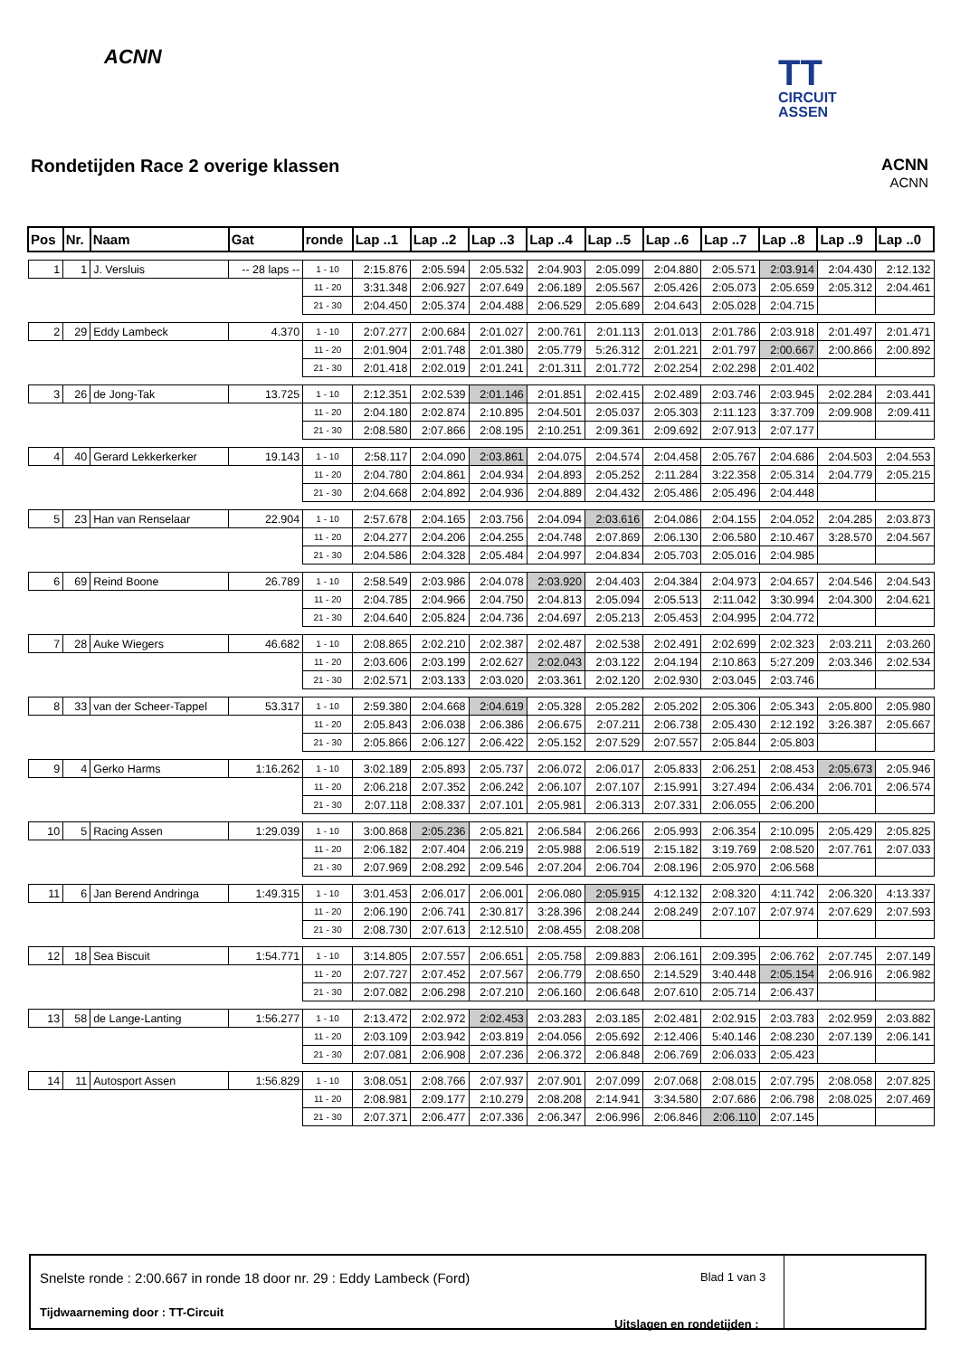ACNN
TT
CIRCUIT
ASSEN
Rondetijden Race 2 overige klassen
ACNN
ACNN
| Pos | Nr. | Naam | Gat | ronde | Lap ..1 | Lap ..2 | Lap ..3 | Lap ..4 | Lap ..5 | Lap ..6 | Lap ..7 | Lap ..8 | Lap ..9 | Lap ..0 |
| --- | --- | --- | --- | --- | --- | --- | --- | --- | --- | --- | --- | --- | --- | --- |
| 1 | 1 | J. Versluis | -- 28 laps -- | 1 - 10 | 2:15.876 | 2:05.594 | 2:05.532 | 2:04.903 | 2:05.099 | 2:04.880 | 2:05.571 | 2:03.914 | 2:04.430 | 2:12.132 |
| | | | | 11 - 20 | 3:31.348 | 2:06.927 | 2:07.649 | 2:06.189 | 2:05.567 | 2:05.426 | 2:05.073 | 2:05.659 | 2:05.312 | 2:04.461 |
| | | | | 21 - 30 | 2:04.450 | 2:05.374 | 2:04.488 | 2:06.529 | 2:05.689 | 2:04.643 | 2:05.028 | 2:04.715 | | |
| 2 | 29 | Eddy Lambeck | 4.370 | 1 - 10 | 2:07.277 | 2:00.684 | 2:01.027 | 2:00.761 | 2:01.113 | 2:01.013 | 2:01.786 | 2:03.918 | 2:01.497 | 2:01.471 |
| | | | | 11 - 20 | 2:01.904 | 2:01.748 | 2:01.380 | 2:05.779 | 5:26.312 | 2:01.221 | 2:01.797 | 2:00.667 | 2:00.866 | 2:00.892 |
| | | | | 21 - 30 | 2:01.418 | 2:02.019 | 2:01.241 | 2:01.311 | 2:01.772 | 2:02.254 | 2:02.298 | 2:01.402 | | |
| 3 | 26 | de Jong-Tak | 13.725 | 1 - 10 | 2:12.351 | 2:02.539 | 2:01.146 | 2:01.851 | 2:02.415 | 2:02.489 | 2:03.746 | 2:03.945 | 2:02.284 | 2:03.441 |
| | | | | 11 - 20 | 2:04.180 | 2:02.874 | 2:10.895 | 2:04.501 | 2:05.037 | 2:05.303 | 2:11.123 | 3:37.709 | 2:09.908 | 2:09.411 |
| | | | | 21 - 30 | 2:08.580 | 2:07.866 | 2:08.195 | 2:10.251 | 2:09.361 | 2:09.692 | 2:07.913 | 2:07.177 | | |
| 4 | 40 | Gerard Lekkerkerker | 19.143 | 1 - 10 | 2:58.117 | 2:04.090 | 2:03.861 | 2:04.075 | 2:04.574 | 2:04.458 | 2:05.767 | 2:04.686 | 2:04.503 | 2:04.553 |
| | | | | 11 - 20 | 2:04.780 | 2:04.861 | 2:04.934 | 2:04.893 | 2:05.252 | 2:11.284 | 3:22.358 | 2:05.314 | 2:04.779 | 2:05.215 |
| | | | | 21 - 30 | 2:04.668 | 2:04.892 | 2:04.936 | 2:04.889 | 2:04.432 | 2:05.486 | 2:05.496 | 2:04.448 | | |
| 5 | 23 | Han van Renselaar | 22.904 | 1 - 10 | 2:57.678 | 2:04.165 | 2:03.756 | 2:04.094 | 2:03.616 | 2:04.086 | 2:04.155 | 2:04.052 | 2:04.285 | 2:03.873 |
| | | | | 11 - 20 | 2:04.277 | 2:04.206 | 2:04.255 | 2:04.748 | 2:07.869 | 2:06.130 | 2:06.580 | 2:10.467 | 3:28.570 | 2:04.567 |
| | | | | 21 - 30 | 2:04.586 | 2:04.328 | 2:05.484 | 2:04.997 | 2:04.834 | 2:05.703 | 2:05.016 | 2:04.985 | | |
| 6 | 69 | Reind Boone | 26.789 | 1 - 10 | 2:58.549 | 2:03.986 | 2:04.078 | 2:03.920 | 2:04.403 | 2:04.384 | 2:04.973 | 2:04.657 | 2:04.546 | 2:04.543 |
| | | | | 11 - 20 | 2:04.785 | 2:04.966 | 2:04.750 | 2:04.813 | 2:05.094 | 2:05.513 | 2:11.042 | 3:30.994 | 2:04.300 | 2:04.621 |
| | | | | 21 - 30 | 2:04.640 | 2:05.824 | 2:04.736 | 2:04.697 | 2:05.213 | 2:05.453 | 2:04.995 | 2:04.772 | | |
| 7 | 28 | Auke Wiegers | 46.682 | 1 - 10 | 2:08.865 | 2:02.210 | 2:02.387 | 2:02.487 | 2:02.538 | 2:02.491 | 2:02.699 | 2:02.323 | 2:03.211 | 2:03.260 |
| | | | | 11 - 20 | 2:03.606 | 2:03.199 | 2:02.627 | 2:02.043 | 2:03.122 | 2:04.194 | 2:10.863 | 5:27.209 | 2:03.346 | 2:02.534 |
| | | | | 21 - 30 | 2:02.571 | 2:03.133 | 2:03.020 | 2:03.361 | 2:02.120 | 2:02.930 | 2:03.045 | 2:03.746 | | |
| 8 | 33 | van der Scheer-Tappel | 53.317 | 1 - 10 | 2:59.380 | 2:04.668 | 2:04.619 | 2:05.328 | 2:05.282 | 2:05.202 | 2:05.306 | 2:05.343 | 2:05.800 | 2:05.980 |
| | | | | 11 - 20 | 2:05.843 | 2:06.038 | 2:06.386 | 2:06.675 | 2:07.211 | 2:06.738 | 2:05.430 | 2:12.192 | 3:26.387 | 2:05.667 |
| | | | | 21 - 30 | 2:05.866 | 2:06.127 | 2:06.422 | 2:05.152 | 2:07.529 | 2:07.557 | 2:05.844 | 2:05.803 | | |
| 9 | 4 | Gerko Harms | 1:16.262 | 1 - 10 | 3:02.189 | 2:05.893 | 2:05.737 | 2:06.072 | 2:06.017 | 2:05.833 | 2:06.251 | 2:08.453 | 2:05.673 | 2:05.946 |
| | | | | 11 - 20 | 2:06.218 | 2:07.352 | 2:06.242 | 2:06.107 | 2:07.107 | 2:15.991 | 3:27.494 | 2:06.434 | 2:06.701 | 2:06.574 |
| | | | | 21 - 30 | 2:07.118 | 2:08.337 | 2:07.101 | 2:05.981 | 2:06.313 | 2:07.331 | 2:06.055 | 2:06.200 | | |
| 10 | 5 | Racing Assen | 1:29.039 | 1 - 10 | 3:00.868 | 2:05.236 | 2:05.821 | 2:06.584 | 2:06.266 | 2:05.993 | 2:06.354 | 2:10.095 | 2:05.429 | 2:05.825 |
| | | | | 11 - 20 | 2:06.182 | 2:07.404 | 2:06.219 | 2:05.988 | 2:06.519 | 2:15.182 | 3:19.769 | 2:08.520 | 2:07.761 | 2:07.033 |
| | | | | 21 - 30 | 2:07.969 | 2:08.292 | 2:09.546 | 2:07.204 | 2:06.704 | 2:08.196 | 2:05.970 | 2:06.568 | | |
| 11 | 6 | Jan Berend Andringa | 1:49.315 | 1 - 10 | 3:01.453 | 2:06.017 | 2:06.001 | 2:06.080 | 2:05.915 | 4:12.132 | 2:08.320 | 4:11.742 | 2:06.320 | 4:13.337 |
| | | | | 11 - 20 | 2:06.190 | 2:06.741 | 2:30.817 | 3:28.396 | 2:08.244 | 2:08.249 | 2:07.107 | 2:07.974 | 2:07.629 | 2:07.593 |
| | | | | 21 - 30 | 2:08.730 | 2:07.613 | 2:12.510 | 2:08.455 | 2:08.208 | | | | | |
| 12 | 18 | Sea Biscuit | 1:54.771 | 1 - 10 | 3:14.805 | 2:07.557 | 2:06.651 | 2:05.758 | 2:09.883 | 2:06.161 | 2:09.395 | 2:06.762 | 2:07.745 | 2:07.149 |
| | | | | 11 - 20 | 2:07.727 | 2:07.452 | 2:07.567 | 2:06.779 | 2:08.650 | 2:14.529 | 3:40.448 | 2:05.154 | 2:06.916 | 2:06.982 |
| | | | | 21 - 30 | 2:07.082 | 2:06.298 | 2:07.210 | 2:06.160 | 2:06.648 | 2:07.610 | 2:05.714 | 2:06.437 | | |
| 13 | 58 | de Lange-Lanting | 1:56.277 | 1 - 10 | 2:13.472 | 2:02.972 | 2:02.453 | 2:03.283 | 2:03.185 | 2:02.481 | 2:02.915 | 2:03.783 | 2:02.959 | 2:03.882 |
| | | | | 11 - 20 | 2:03.109 | 2:03.942 | 2:03.819 | 2:04.056 | 2:05.692 | 2:12.406 | 5:40.146 | 2:08.230 | 2:07.139 | 2:06.141 |
| | | | | 21 - 30 | 2:07.081 | 2:06.908 | 2:07.236 | 2:06.372 | 2:06.848 | 2:06.769 | 2:06.033 | 2:05.423 | | |
| 14 | 11 | Autosport Assen | 1:56.829 | 1 - 10 | 3:08.051 | 2:08.766 | 2:07.937 | 2:07.901 | 2:07.099 | 2:07.068 | 2:08.015 | 2:07.795 | 2:08.058 | 2:07.825 |
| | | | | 11 - 20 | 2:08.981 | 2:09.177 | 2:10.279 | 2:08.208 | 2:14.941 | 3:34.580 | 2:07.686 | 2:06.798 | 2:08.025 | 2:07.469 |
| | | | | 21 - 30 | 2:07.371 | 2:06.477 | 2:07.336 | 2:06.347 | 2:06.996 | 2:06.846 | 2:06.110 | 2:07.145 | | |
Snelste ronde : 2:00.667 in ronde 18 door nr. 29 : Eddy Lambeck (Ford)
Blad 1 van 3
Tijdwaarneming door : TT-Circuit
Uitslagen en rondetijden :